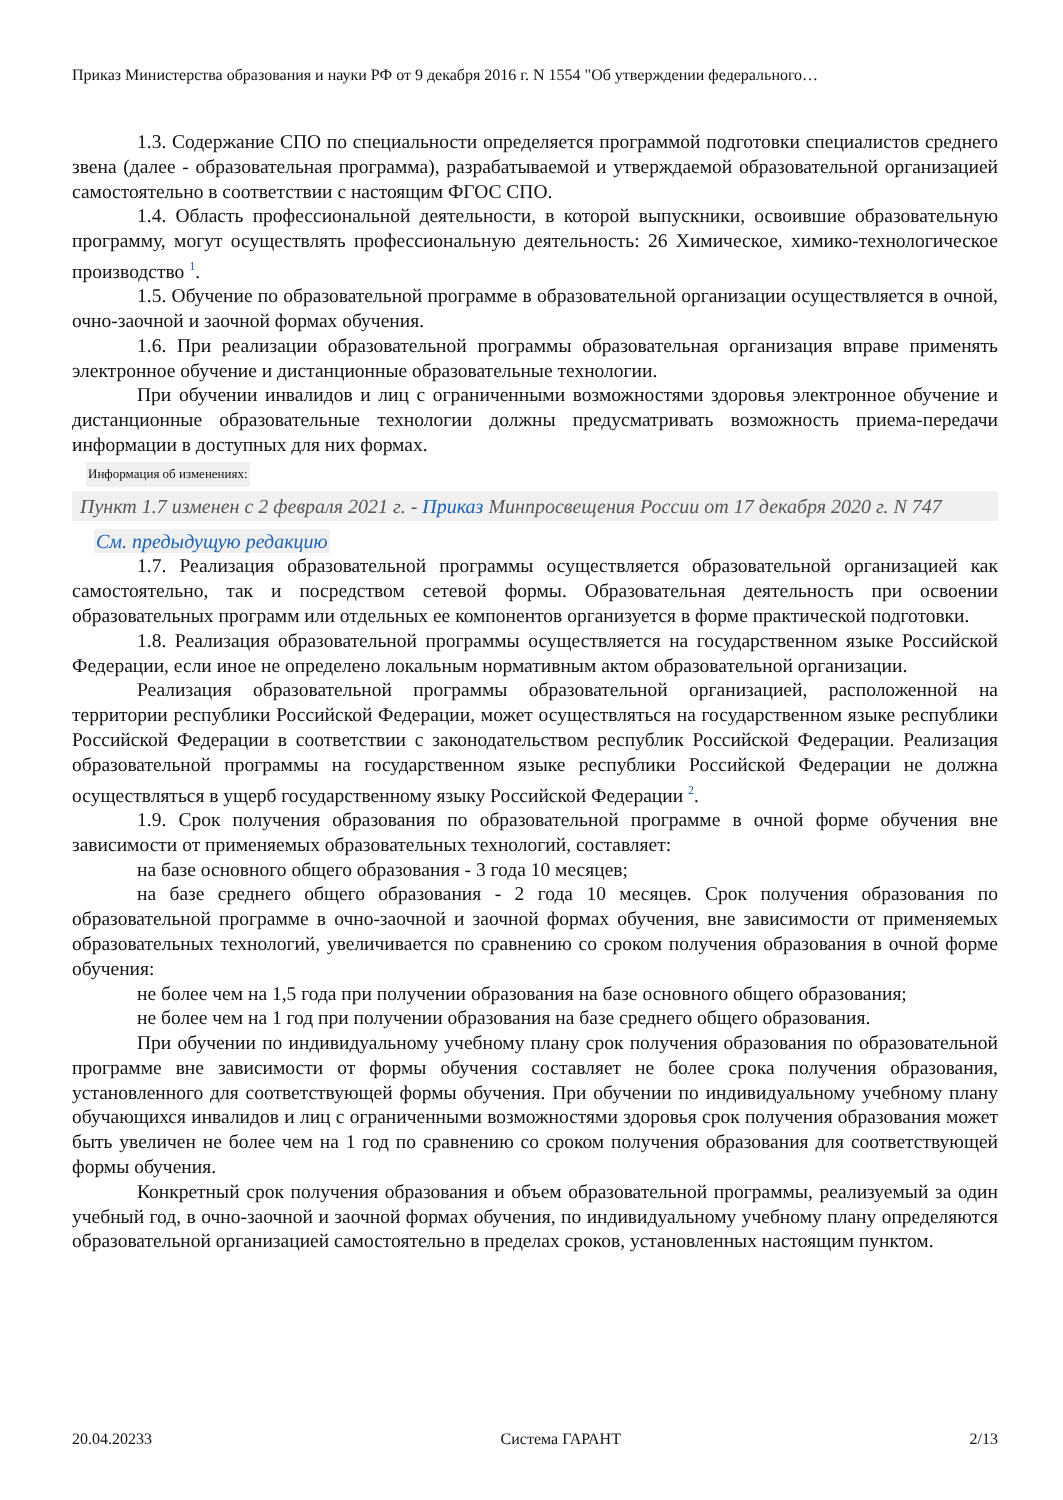Приказ Министерства образования и науки РФ от 9 декабря 2016 г. N 1554 "Об утверждении федерального…
1.3. Содержание СПО по специальности определяется программой подготовки специалистов среднего звена (далее - образовательная программа), разрабатываемой и утверждаемой образовательной организацией самостоятельно в соответствии с настоящим ФГОС СПО.
1.4. Область профессиональной деятельности, в которой выпускники, освоившие образовательную программу, могут осуществлять профессиональную деятельность: 26 Химическое, химико-технологическое производство <sup>1</sup>.
1.5. Обучение по образовательной программе в образовательной организации осуществляется в очной, очно-заочной и заочной формах обучения.
1.6. При реализации образовательной программы образовательная организация вправе применять электронное обучение и дистанционные образовательные технологии.
При обучении инвалидов и лиц с ограниченными возможностями здоровья электронное обучение и дистанционные образовательные технологии должны предусматривать возможность приема-передачи информации в доступных для них формах.
Информация об изменениях:
Пункт 1.7 изменен с 2 февраля 2021 г. - Приказ Минпросвещения России от 17 декабря 2020 г. N 747
См. предыдущую редакцию
1.7. Реализация образовательной программы осуществляется образовательной организацией как самостоятельно, так и посредством сетевой формы. Образовательная деятельность при освоении образовательных программ или отдельных ее компонентов организуется в форме практической подготовки.
1.8. Реализация образовательной программы осуществляется на государственном языке Российской Федерации, если иное не определено локальным нормативным актом образовательной организации.
Реализация образовательной программы образовательной организацией, расположенной на территории республики Российской Федерации, может осуществляться на государственном языке республики Российской Федерации в соответствии с законодательством республик Российской Федерации. Реализация образовательной программы на государственном языке республики Российской Федерации не должна осуществляться в ущерб государственному языку Российской Федерации <sup>2</sup>.
1.9. Срок получения образования по образовательной программе в очной форме обучения вне зависимости от применяемых образовательных технологий, составляет:
на базе основного общего образования - 3 года 10 месяцев;
на базе среднего общего образования - 2 года 10 месяцев. Срок получения образования по образовательной программе в очно-заочной и заочной формах обучения, вне зависимости от применяемых образовательных технологий, увеличивается по сравнению со сроком получения образования в очной форме обучения:
не более чем на 1,5 года при получении образования на базе основного общего образования;
не более чем на 1 год при получении образования на базе среднего общего образования.
При обучении по индивидуальному учебному плану срок получения образования по образовательной программе вне зависимости от формы обучения составляет не более срока получения образования, установленного для соответствующей формы обучения. При обучении по индивидуальному учебному плану обучающихся инвалидов и лиц с ограниченными возможностями здоровья срок получения образования может быть увеличен не более чем на 1 год по сравнению со сроком получения образования для соответствующей формы обучения.
Конкретный срок получения образования и объем образовательной программы, реализуемый за один учебный год, в очно-заочной и заочной формах обучения, по индивидуальному учебному плану определяются образовательной организацией самостоятельно в пределах сроков, установленных настоящим пунктом.
20.04.20233 Система ГАРАНТ 2/13